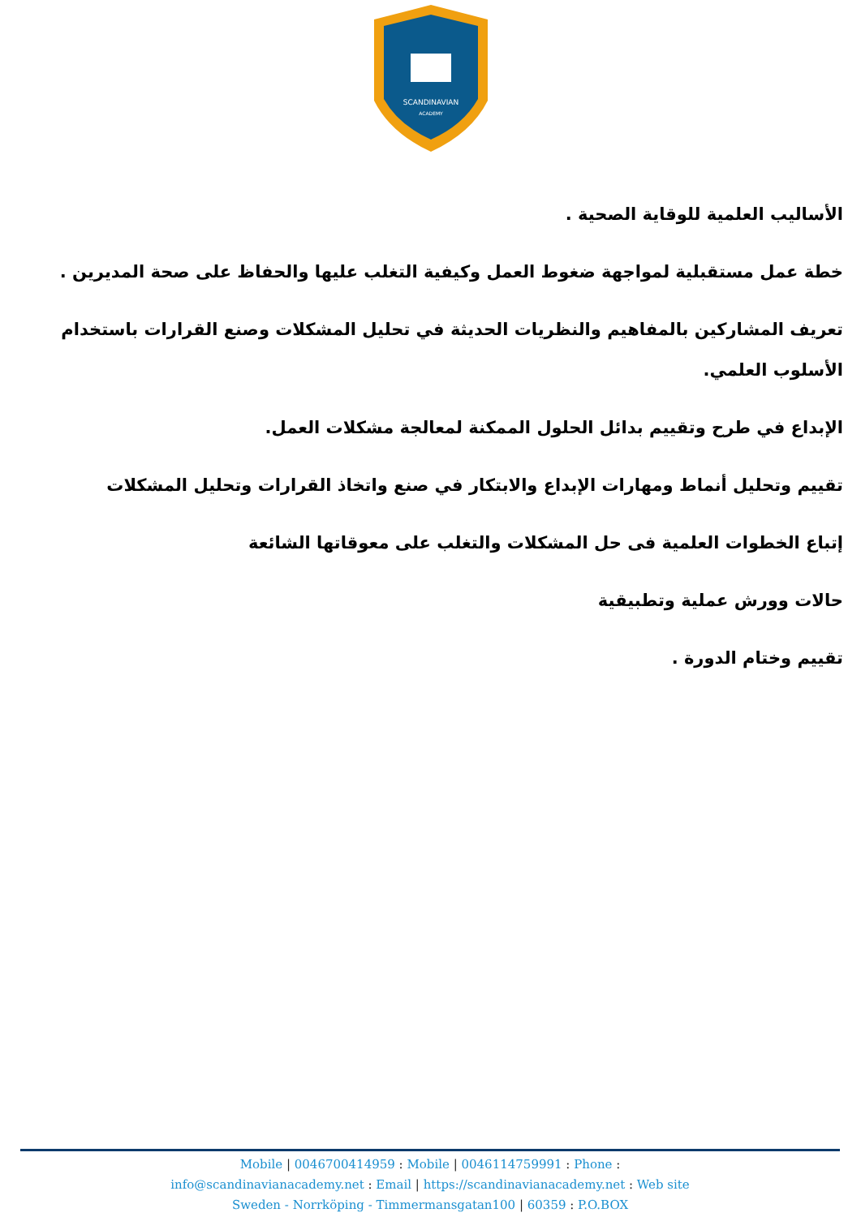SCANDINAVIAN
ACADEMY
الأساليب العلمية للوقاية الصحية .
خطة عمل مستقبلية لمواجهة ضغوط العمل وكيفية التغلب عليها والحفاظ على صحة المديرين .
تعريف المشاركين بالمفاهيم والنظريات الحديثة في تحليل المشكلات وصنع القرارات باستخدام الأسلوب العلمي.
الإبداع في طرح وتقييم بدائل الحلول الممكنة لمعالجة مشكلات العمل.
تقييم وتحليل أنماط ومهارات الإبداع والابتكار في صنع واتخاذ القرارات وتحليل المشكلات
إتباع الخطوات العلمية فى حل المشكلات والتغلب على معوقاتها الشائعة
حالات وورش عملية وتطبيقية
تقييم وختام الدورة .
Mobile | 0046700414959 : Mobile | 0046114759991 : Phone :
info@scandinavianacademy.net : Email | https://scandinavianacademy.net : Web site
Sweden - Norrköping - Timmermansgatan100 | 60359 : P.O.BOX